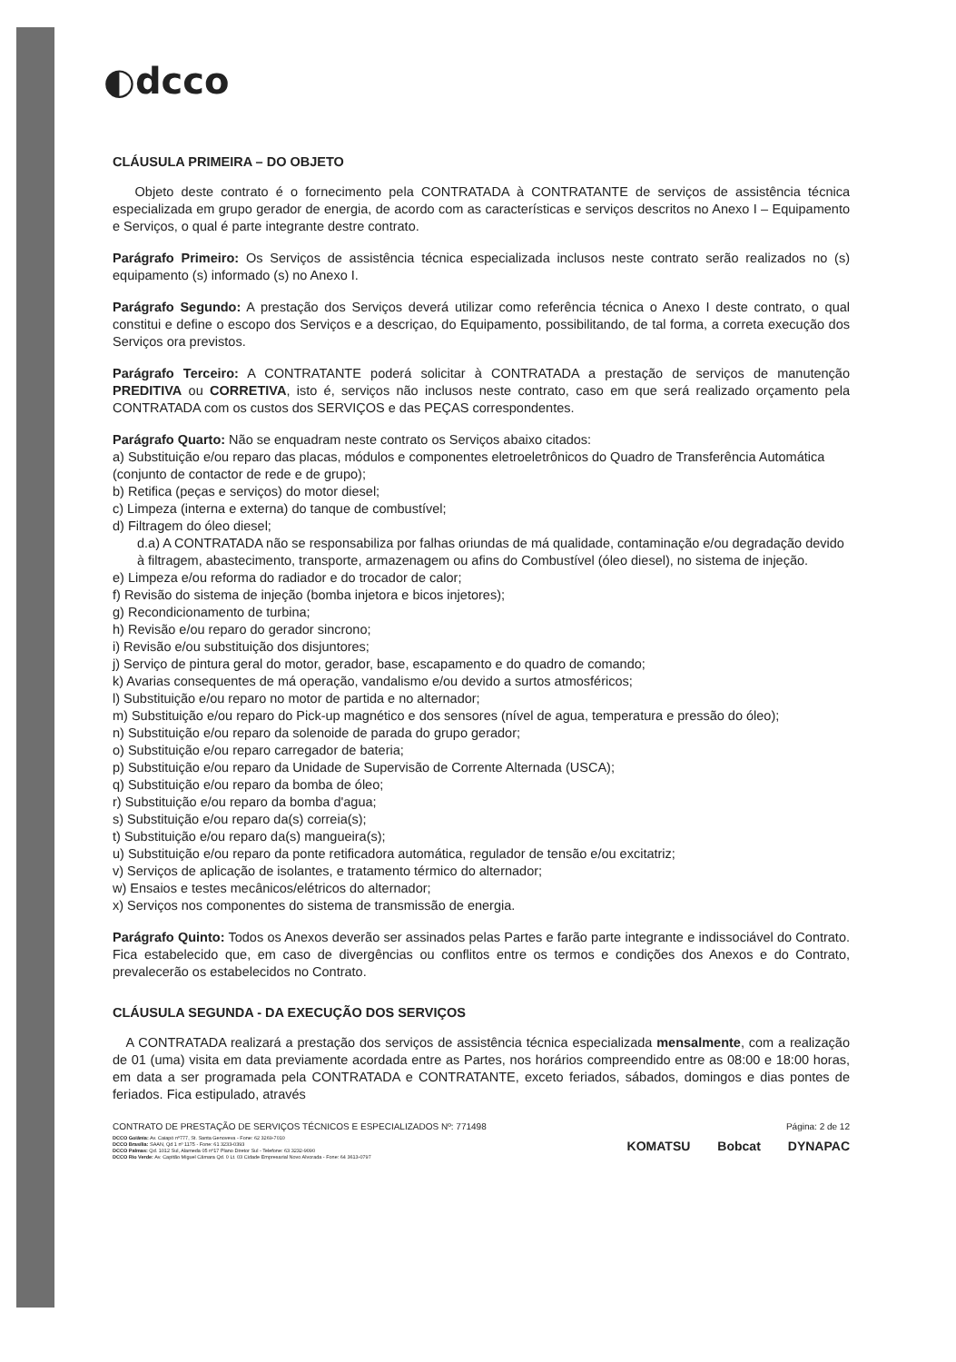◐dcco
CLÁUSULA PRIMEIRA – DO OBJETO
Objeto deste contrato é o fornecimento pela CONTRATADA à CONTRATANTE de serviços de assistência técnica especializada em grupo gerador de energia, de acordo com as características e serviços descritos no Anexo I – Equipamento e Serviços, o qual é parte integrante destre contrato.
Parágrafo Primeiro: Os Serviços de assistência técnica especializada inclusos neste contrato serão realizados no (s) equipamento (s) informado (s) no Anexo I.
Parágrafo Segundo: A prestação dos Serviços deverá utilizar como referência técnica o Anexo I deste contrato, o qual constitui e define o escopo dos Serviços e a descriçao, do Equipamento, possibilitando, de tal forma, a correta execução dos Serviços ora previstos.
Parágrafo Terceiro: A CONTRATANTE poderá solicitar à CONTRATADA a prestação de serviços de manutenção PREDITIVA ou CORRETIVA, isto é, serviços não inclusos neste contrato, caso em que será realizado orçamento pela CONTRATADA com os custos dos SERVIÇOS e das PEÇAS correspondentes.
Parágrafo Quarto: Não se enquadram neste contrato os Serviços abaixo citados:
a) Substituição e/ou reparo das placas, módulos e componentes eletroeletrônicos do Quadro de Transferência Automática (conjunto de contactor de rede e de grupo);
b) Retifica (peças e serviços) do motor diesel;
c) Limpeza (interna e externa) do tanque de combustível;
d) Filtragem do óleo diesel;
d.a) A CONTRATADA não se responsabiliza por falhas oriundas de má qualidade, contaminação e/ou degradação devido à filtragem, abastecimento, transporte, armazenagem ou afins do Combustível (óleo diesel), no sistema de injeção.
e) Limpeza e/ou reforma do radiador e do trocador de calor;
f) Revisão do sistema de injeção (bomba injetora e bicos injetores);
g) Recondicionamento de turbina;
h) Revisão e/ou reparo do gerador sincrono;
i) Revisão e/ou substituição dos disjuntores;
j) Serviço de pintura geral do motor, gerador, base, escapamento e do quadro de comando;
k) Avarias consequentes de má operação, vandalismo e/ou devido a surtos atmosféricos;
l) Substituição e/ou reparo no motor de partida e no alternador;
m) Substituição e/ou reparo do Pick-up magnético e dos sensores (nível de agua, temperatura e pressão do óleo);
n) Substituição e/ou reparo da solenoide de parada do grupo gerador;
o) Substituição e/ou reparo carregador de bateria;
p) Substituição e/ou reparo da Unidade de Supervisão de Corrente Alternada (USCA);
q) Substituição e/ou reparo da bomba de óleo;
r) Substituição e/ou reparo da bomba d'agua;
s) Substituição e/ou reparo da(s) correia(s);
t) Substituição e/ou reparo da(s) mangueira(s);
u) Substituição e/ou reparo da ponte retificadora automática, regulador de tensão e/ou excitatriz;
v) Serviços de aplicação de isolantes, e tratamento térmico do alternador;
w) Ensaios e testes mecânicos/elétricos do alternador;
x) Serviços nos componentes do sistema de transmissão de energia.
Parágrafo Quinto: Todos os Anexos deverão ser assinados pelas Partes e farão parte integrante e indissociável do Contrato. Fica estabelecido que, em caso de divergências ou conflitos entre os termos e condições dos Anexos e do Contrato, prevalecerão os estabelecidos no Contrato.
CLÁUSULA SEGUNDA - DA EXECUÇÃO DOS SERVIÇOS
A CONTRATADA realizará a prestação dos serviços de assistência técnica especializada mensalmente, com a realização de 01 (uma) visita em data previamente acordada entre as Partes, nos horários compreendido entre as 08:00 e 18:00 horas, em data a ser programada pela CONTRATADA e CONTRATANTE, exceto feriados, sábados, domingos e dias pontes de feriados. Fica estipulado, através
CONTRATO DE PRESTAÇÃO DE SERVIÇOS TÉCNICOS E ESPECIALIZADOS Nº: 771498 Página: 2 de 12
DCCO Goiânia: Av. Caiapó nº777, St. Santa Genoveva - Fone: 62 3269-7010
DCCO Brasília: SAAN, Qd 1 nº 1175 - Fone: 61 3233-0393
DCCO Palmas: Qd. 1012 Sul, Alameda 05 nº17 Plano Diretor Sul - Telefone: 63 3232-9090
DCCO Rio Verde: Av. Capitão Miguel Câmara Qd. 0 Lt. 03 Cidade Empresarial Novo Alvorada - Fone: 64 3613-0797
KOMATSU Bobcat DYNAPAC